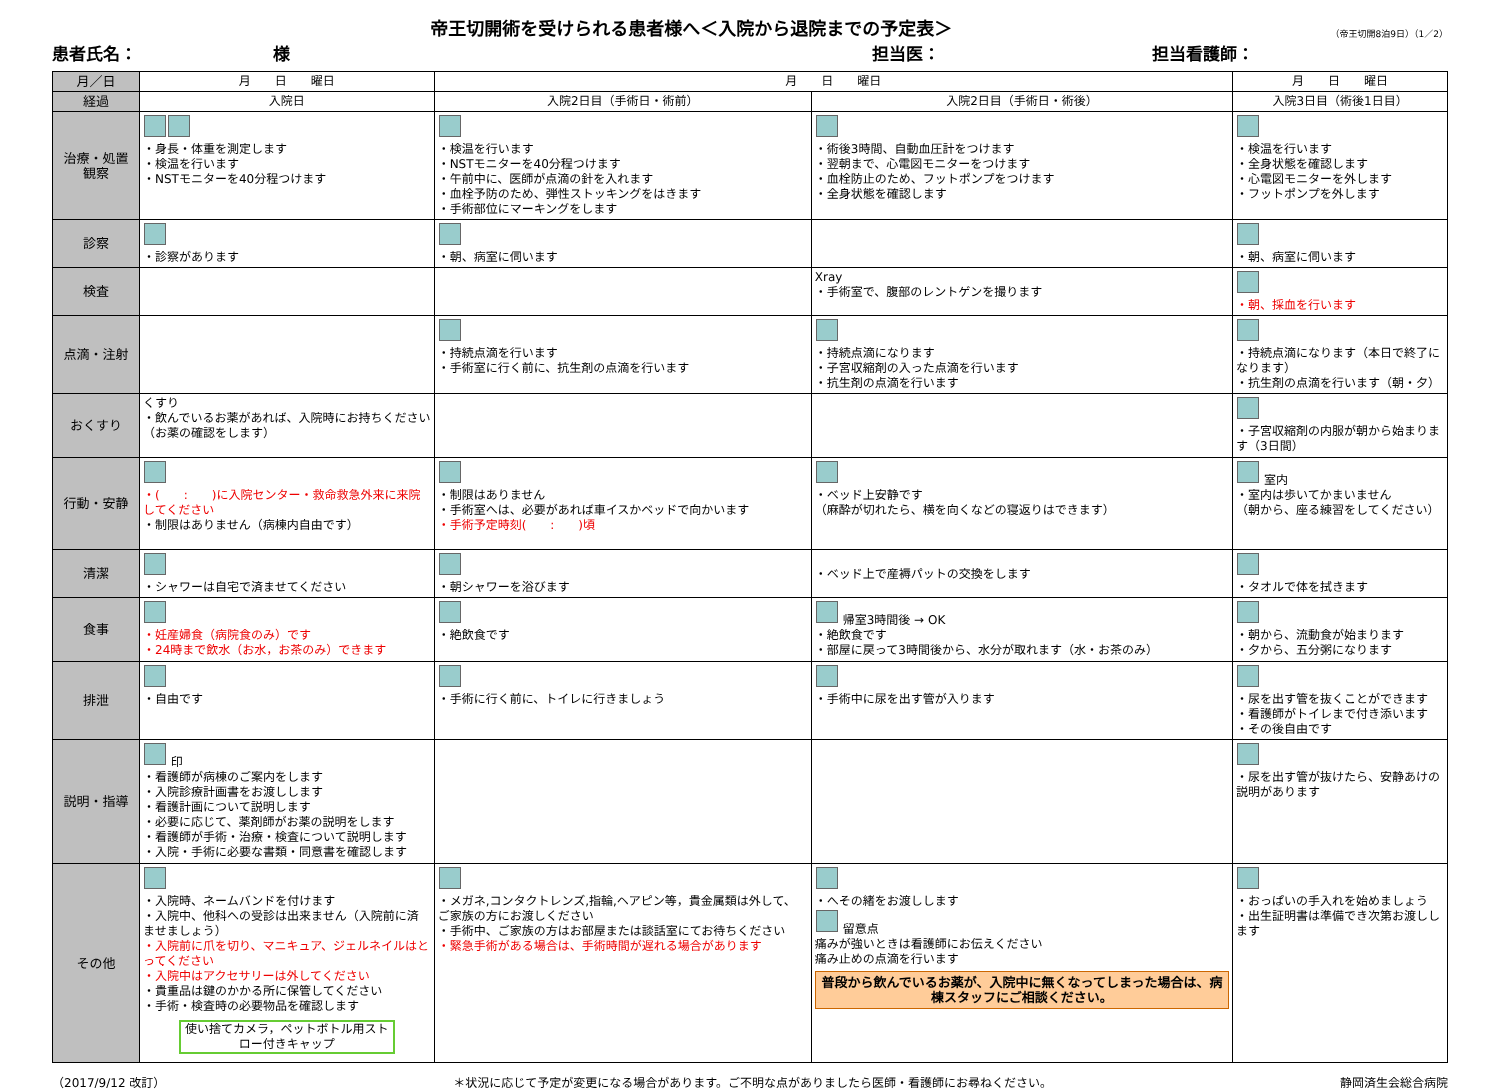帝王切開術を受けられる患者様へ＜入院から退院までの予定表＞
（帝王切開8泊9日）（1／2）
患者氏名：　　　　　　　　様 担当医： 担当看護師：
| 月／日 | 月 日 曜日 | 月 日 曜日 | | 月 日 曜日 |
| 経過 | 入院日 | 入院2日目（手術日・術前） | 入院2日目（手術日・術後） | 入院3日目（術後1日目） |
| 治療・処置 観察 | ・身長・体重を測定します ・検温を行います ・NSTモニターを40分程つけます | ・検温を行います ・NSTモニターを40分程つけます ・午前中に、医師が点滴の針を入れます ・血栓予防のため、弾性ストッキングをはきます ・手術部位にマーキングをします | ・術後3時間、自動血圧計をつけます ・翌朝まで、心電図モニターをつけます ・血栓防止のため、フットポンプをつけます ・全身状態を確認します | ・検温を行います ・全身状態を確認します ・心電図モニターを外します ・フットポンプを外します |
| 診察 | ・診察があります | ・朝、病室に伺います | | ・朝、病室に伺います |
| 検査 | | | Xray ・手術室で、腹部のレントゲンを撮ります | ・朝、採血を行います |
| 点滴・注射 | | ・持続点滴を行います ・手術室に行く前に、抗生剤の点滴を行います | ・持続点滴になります ・子宮収縮剤の入った点滴を行います ・抗生剤の点滴を行います | ・持続点滴になります（本日で終了になります） ・抗生剤の点滴を行います（朝・夕） |
| おくすり | くすり ・飲んでいるお薬があれば、入院時にお持ちください （お薬の確認をします） | | | ・子宮収縮剤の内服が朝から始まります（3日間） |
| 行動・安静 | ・( : )に入院センター・救命救急外来に来院してください ・制限はありません（病棟内自由です） | ・制限はありません ・手術室へは、必要があれば車イスかベッドで向かいます ・手術予定時刻( : )頃 | ・ベッド上安静です （麻酔が切れたら、横を向くなどの寝返りはできます） | 室内 ・室内は歩いてかまいません （朝から、座る練習をしてください） |
| 清潔 | ・シャワーは自宅で済ませてください | ・朝シャワーを浴びます | ・ベッド上で産褥パットの交換をします | ・タオルで体を拭きます |
| 食事 | ・妊産婦食（病院食のみ）です ・24時まで飲水（お水，お茶のみ）できます | ・絶飲食です | 帰室3時間後 → OK ・絶飲食です ・部屋に戻って3時間後から、水分が取れます（水・お茶のみ） | ・朝から、流動食が始まります ・夕から、五分粥になります |
| 排泄 | ・自由です | ・手術に行く前に、トイレに行きましょう | ・手術中に尿を出す管が入ります | ・尿を出す管を抜くことができます ・看護師がトイレまで付き添います ・その後自由です |
| 説明・指導 | 印 ・看護師が病棟のご案内をします ・入院診療計画書をお渡しします ・看護計画について説明します ・必要に応じて、薬剤師がお薬の説明をします ・看護師が手術・治療・検査について説明します ・入院・手術に必要な書類・同意書を確認します | | | ・尿を出す管が抜けたら、安静あけの説明があります |
| その他 | ・入院時、ネームバンドを付けます ・入院中、他科への受診は出来ません（入院前に済ませましょう） ・入院前に爪を切り、マニキュア、ジェルネイルはとってください ・入院中はアクセサリーは外してください ・貴重品は鍵のかかる所に保管してください ・手術・検査時の必要物品を確認します 使い捨てカメラ，ペットボトル用ストロー付きキャップ | ・メガネ,コンタクトレンズ,指輪,ヘアピン等，貴金属類は外して、ご家族の方にお渡しください ・手術中、ご家族の方はお部屋または談話室にてお待ちください ・緊急手術がある場合は、手術時間が遅れる場合があります | ・へその緒をお渡しします 留意点 痛みが強いときは看護師にお伝えください 痛み止めの点滴を行います 普段から飲んでいるお薬が、入院中に無くなってしまった場合は、病棟スタッフにご相談ください。 | ・おっぱいの手入れを始めましょう ・出生証明書は準備でき次第お渡しします |
（2017/9/12 改訂） ＊状況に応じて予定が変更になる場合があります。ご不明な点がありましたら医師・看護師にお尋ねください。 静岡済生会総合病院